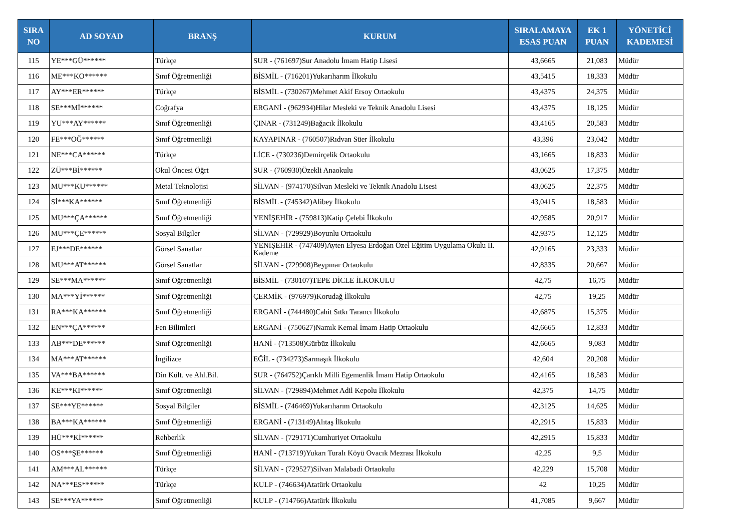| SIRA NO | AD SOYAD | BRANŞ | KURUM | SIRALAMAYA ESAS PUAN | EK 1 PUAN | YÖNETİCİ KADEMESİ |
| --- | --- | --- | --- | --- | --- | --- |
| 115 | YE***GÜ****** | Türkçe | SUR - (761697)Sur Anadolu İmam Hatip Lisesi | 43,6665 | 21,083 | Müdür |
| 116 | ME***KO****** | Sınıf Öğretmenliği | BİSMİL - (716201)Yukarıharım İlkokulu | 43,5415 | 18,333 | Müdür |
| 117 | AY***ER****** | Türkçe | BİSMİL - (730267)Mehmet Akif Ersoy Ortaokulu | 43,4375 | 24,375 | Müdür |
| 118 | SE***Mİ****** | Coğrafya | ERGANİ - (962934)Hilar Mesleki ve Teknik Anadolu Lisesi | 43,4375 | 18,125 | Müdür |
| 119 | YU***AY****** | Sınıf Öğretmenliği | ÇINAR - (731249)Bağacık İlkokulu | 43,4165 | 20,583 | Müdür |
| 120 | FE***OĞ****** | Sınıf Öğretmenliği | KAYAPINAR - (760507)Rıdvan Süer İlkokulu | 43,396 | 23,042 | Müdür |
| 121 | NE***CA****** | Türkçe | LİCE - (730236)Demirçelik Ortaokulu | 43,1665 | 18,833 | Müdür |
| 122 | ZÜ***Bİ****** | Okul Öncesi Öğrt | SUR - (760930)Özekli Anaokulu | 43,0625 | 17,375 | Müdür |
| 123 | MU***KU****** | Metal Teknolojisi | SİLVAN - (974170)Silvan Mesleki ve Teknik Anadolu Lisesi | 43,0625 | 22,375 | Müdür |
| 124 | Sİ***KA****** | Sınıf Öğretmenliği | BİSMİL - (745342)Alibey İlkokulu | 43,0415 | 18,583 | Müdür |
| 125 | MU***ÇA****** | Sınıf Öğretmenliği | YENİŞEHİR - (759813)Katip Çelebi İlkokulu | 42,9585 | 20,917 | Müdür |
| 126 | MU***ÇE****** | Sosyal Bilgiler | SİLVAN - (729929)Boyunlu Ortaokulu | 42,9375 | 12,125 | Müdür |
| 127 | EJ***DE****** | Görsel Sanatlar | YENİŞEHİR - (747409)Ayten Elyesa Erdoğan Özel Eğitim Uygulama Okulu II. Kademe | 42,9165 | 23,333 | Müdür |
| 128 | MU***AT****** | Görsel Sanatlar | SİLVAN - (729908)Beypınar Ortaokulu | 42,8335 | 20,667 | Müdür |
| 129 | SE***MA****** | Sınıf Öğretmenliği | BİSMİL - (730107)TEPE DİCLE İLKOKULU | 42,75 | 16,75 | Müdür |
| 130 | MA***Yİ****** | Sınıf Öğretmenliği | ÇERMİK - (976979)Korudağ İlkokulu | 42,75 | 19,25 | Müdür |
| 131 | RA***KA****** | Sınıf Öğretmenliği | ERGANİ - (744480)Cahit Sıtkı Tarancı İlkokulu | 42,6875 | 15,375 | Müdür |
| 132 | EN***ÇA****** | Fen Bilimleri | ERGANİ - (750627)Namık Kemal İmam Hatip Ortaokulu | 42,6665 | 12,833 | Müdür |
| 133 | AB***DE****** | Sınıf Öğretmenliği | HANİ - (713508)Gürbüz İlkokulu | 42,6665 | 9,083 | Müdür |
| 134 | MA***AT****** | İngilizce | EĞİL - (734273)Sarmaşık İlkokulu | 42,604 | 20,208 | Müdür |
| 135 | VA***BA****** | Din Kült. ve Ahl.Bil. | SUR - (764752)Çarıklı Milli Egemenlik İmam Hatip Ortaokulu | 42,4165 | 18,583 | Müdür |
| 136 | KE***KI****** | Sınıf Öğretmenliği | SİLVAN - (729894)Mehmet Adil Kepolu İlkokulu | 42,375 | 14,75 | Müdür |
| 137 | SE***YE****** | Sosyal Bilgiler | BİSMİL - (746469)Yukarıharım Ortaokulu | 42,3125 | 14,625 | Müdür |
| 138 | BA***KA****** | Sınıf Öğretmenliği | ERGANİ - (713149)Alıtaş İlkokulu | 42,2915 | 15,833 | Müdür |
| 139 | HÜ***Kİ****** | Rehberlik | SİLVAN - (729171)Cumhuriyet Ortaokulu | 42,2915 | 15,833 | Müdür |
| 140 | OS***ŞE****** | Sınıf Öğretmenliği | HANİ - (713719)Yukarı Turalı Köyü Ovacık Mezrası İlkokulu | 42,25 | 9,5 | Müdür |
| 141 | AM***AL****** | Türkçe | SİLVAN - (729527)Silvan Malabadi Ortaokulu | 42,229 | 15,708 | Müdür |
| 142 | NA***ES****** | Türkçe | KULP - (746634)Atatürk Ortaokulu | 42 | 10,25 | Müdür |
| 143 | SE***YA****** | Sınıf Öğretmenliği | KULP - (714766)Atatürk İlkokulu | 41,7085 | 9,667 | Müdür |